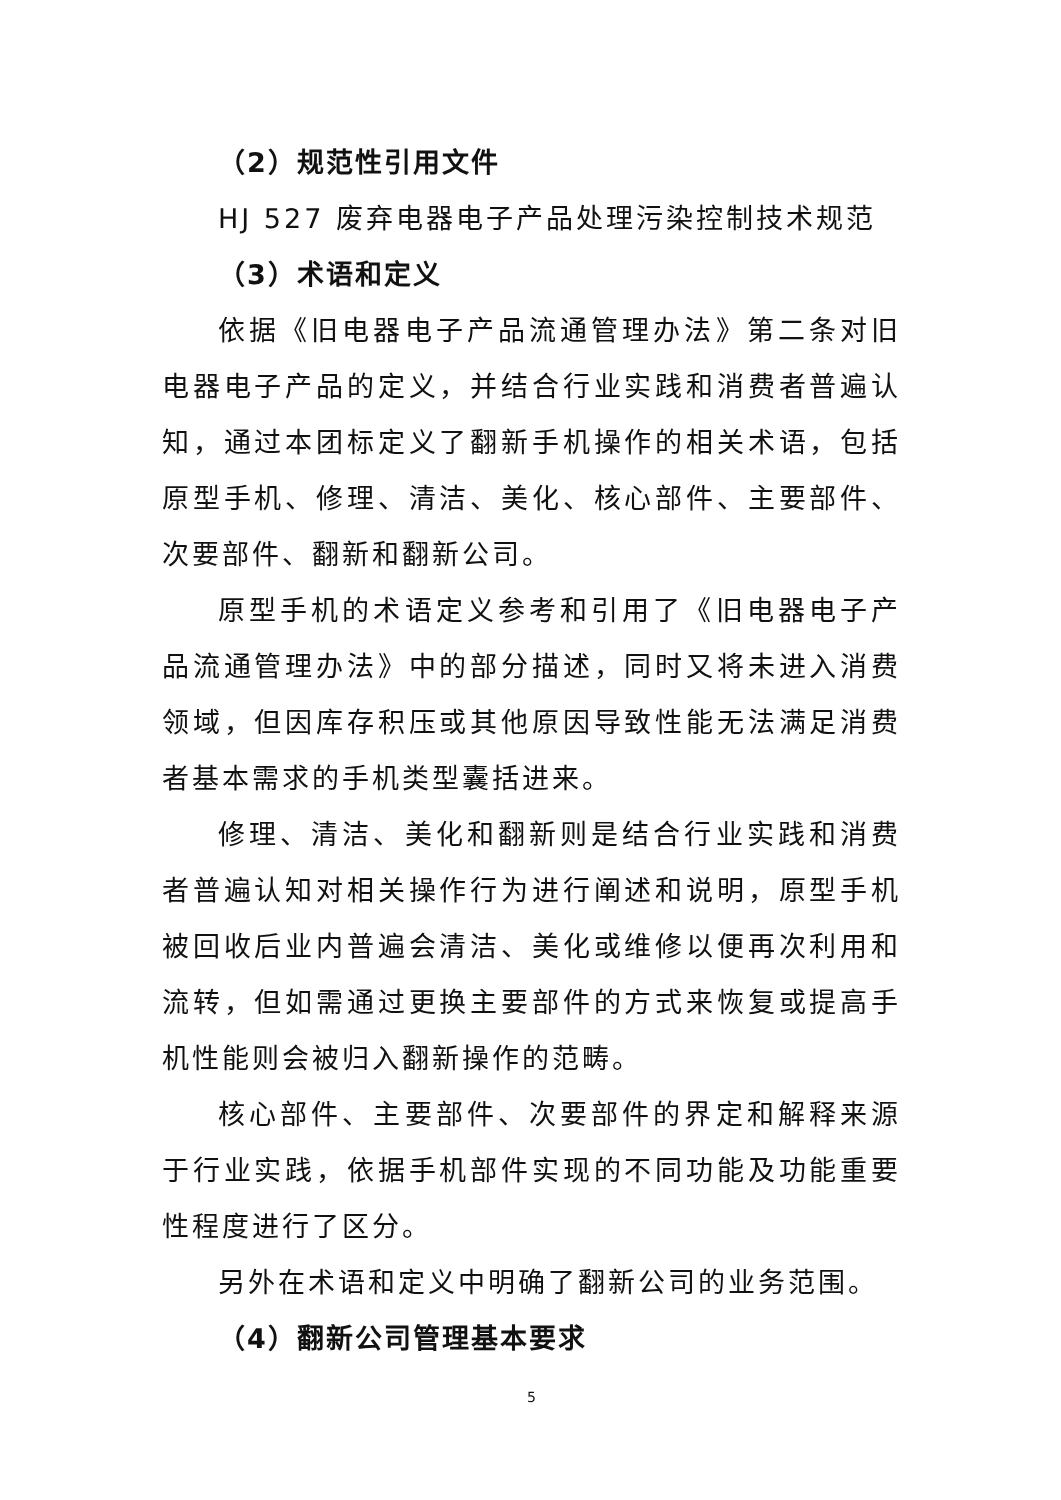（2）规范性引用文件
HJ 527 废弃电器电子产品处理污染控制技术规范
（3）术语和定义
依据《旧电器电子产品流通管理办法》第二条对旧电器电子产品的定义，并结合行业实践和消费者普遍认知，通过本团标定义了翻新手机操作的相关术语，包括原型手机、修理、清洁、美化、核心部件、主要部件、次要部件、翻新和翻新公司。
原型手机的术语定义参考和引用了《旧电器电子产品流通管理办法》中的部分描述，同时又将未进入消费领域，但因库存积压或其他原因导致性能无法满足消费者基本需求的手机类型囊括进来。
修理、清洁、美化和翻新则是结合行业实践和消费者普遍认知对相关操作行为进行阐述和说明，原型手机被回收后业内普遍会清洁、美化或维修以便再次利用和流转，但如需通过更换主要部件的方式来恢复或提高手机性能则会被归入翻新操作的范畴。
核心部件、主要部件、次要部件的界定和解释来源于行业实践，依据手机部件实现的不同功能及功能重要性程度进行了区分。
另外在术语和定义中明确了翻新公司的业务范围。
（4）翻新公司管理基本要求
5